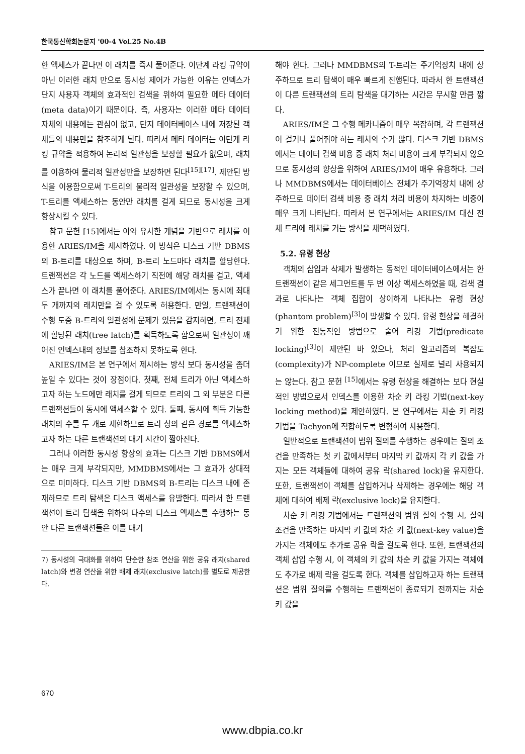한국통신학회논문지 '00-4 Vol.25 No.4B
한 액세스가 끝나면 이 래치를 즉시 풀어준다. 이단계 라킹 규약이 아닌 이러한 래치 만으로 동시성 제어가 가능한 이유는 인덱스가 단지 사용자 객체의 효과적인 검색을 위하여 필요한 메타 데이터(meta data)이기 때문이다. 즉, 사용자는 이러한 메타 데이터 자체의 내용에는 관심이 없고, 단지 데이터베이스 내에 저장된 객체들의 내용만을 참조하게 된다. 따라서 메타 데이터는 이단계 라킹 규약을 적용하여 논리적 일관성을 보장할 필요가 없으며, 래치를 이용하여 물리적 일관성만을 보장하면 된다<sup>[15][17]</sup>. 제안된 방식을 이용함으로써 T-트리의 물리적 일관성을 보장할 수 있으며, T-트리를 액세스하는 동안만 래치를 걸게 되므로 동시성을 크게 향상시킬 수 있다.
참고 문헌 [15]에서는 이와 유사한 개념을 기반으로 래치를 이용한 ARIES/IM을 제시하였다. 이 방식은 디스크 기반 DBMS의 B-트리를 대상으로 하며, B-트리 노드마다 래치를 할당한다. 트랜잭션은 각 노드를 액세스하기 직전에 해당 래치를 걸고, 액세스가 끝나면 이 래치를 풀어준다. ARIES/IM에서는 동시에 최대 두 개까지의 래치만을 걸 수 있도록 허용한다. 만일, 트랜잭션이 수행 도중 B-트리의 일관성에 문제가 있음을 감지하면, 트리 전체에 할당된 래치(tree latch)를 획득하도록 함으로써 일관성이 깨어진 인덱스내의 정보를 참조하지 못하도록 한다.
ARIES/IM은 본 연구에서 제시하는 방식 보다 동시성을 좀더 높일 수 있다는 것이 장점이다. 첫째, 전체 트리가 아닌 액세스하고자 하는 노드에만 래치를 걸게 되므로 트리의 그 외 부분은 다른 트랜잭션들이 동시에 액세스할 수 있다. 둘째, 동시에 획득 가능한 래치의 수를 두 개로 제한하므로 트리 상의 같은 경로를 액세스하고자 하는 다른 트랜잭션의 대기 시간이 짧아진다.
그러나 이러한 동시성 향상의 효과는 디스크 기반 DBMS에서는 매우 크게 부각되지만, MMDBMS에서는 그 효과가 상대적으로 미미하다. 디스크 기반 DBMS의 B-트리는 디스크 내에 존재하므로 트리 탐색은 디스크 액세스를 유발한다. 따라서 한 트랜잭션이 트리 탐색을 위하여 다수의 디스크 액세스를 수행하는 동안 다른 트랜잭션들은 이를 대기
7) 동시성의 극대화를 위하여 단순한 참조 연산을 위한 공유 래치(shared latch)와 변경 연산을 위한 배제 래치(exclusive latch)를 별도로 제공한다.
해야 한다. 그러나 MMDBMS의 T-트리는 주기억장치 내에 상주하므로 트리 탐색이 매우 빠르게 진행된다. 따라서 한 트랜잭션이 다른 트랜잭션의 트리 탐색을 대기하는 시간은 무시할 만큼 짧다.
ARIES/IM은 그 수행 메카니즘이 매우 복잡하며, 각 트랜잭션이 걸거나 풀어줘야 하는 래치의 수가 많다. 디스크 기반 DBMS에서는 데이터 검색 비용 중 래치 처리 비용이 크게 부각되지 않으므로 동시성의 향상을 위하여 ARIES/IM이 매우 유용하다. 그러나 MMDBMS에서는 데이터베이스 전체가 주기억장치 내에 상주하므로 데이터 검색 비용 중 래치 처리 비용이 차지하는 비중이 매우 크게 나타난다. 따라서 본 연구에서는 ARIES/IM 대신 전체 트리에 래치를 거는 방식을 채택하였다.
5.2. 유령 현상
객체의 삽입과 삭제가 발생하는 동적인 데이터베이스에서는 한 트랜잭션이 같은 세그먼트를 두 번 이상 액세스하였을 때, 검색 결과로 나타나는 객체 집합이 상이하게 나타나는 유령 현상(phantom problem)<sup>[3]</sup>이 발생할 수 있다. 유령 현상을 해결하기 위한 전통적인 방법으로 술어 라킹 기법(predicate locking)<sup>[3]</sup>이 제안된 바 있으나, 처리 알고리즘의 복잡도(complexity)가 NP-complete 이므로 실제로 널리 사용되지는 않는다. 참고 문헌 <sup>[15]</sup>에서는 유령 현상을 해결하는 보다 현실적인 방법으로서 인덱스를 이용한 차순 키 라킹 기법(next-key locking method)을 제안하였다. 본 연구에서는 차순 키 라킹 기법을 Tachyon에 적합하도록 변형하여 사용한다.
일반적으로 트랜잭션이 범위 질의를 수행하는 경우에는 질의 조건을 만족하는 첫 키 값에서부터 마지막 키 값까지 각 키 값을 가지는 모든 객체들에 대하여 공유 락(shared lock)을 유지한다. 또한, 트랜잭션이 객체를 삽입하거나 삭제하는 경우에는 해당 객체에 대하여 배제 락(exclusive lock)을 유지한다.
차순 키 라킹 기법에서는 트랜잭션의 범위 질의 수행 시, 질의 조건을 만족하는 마지막 키 값의 차순 키 값(next-key value)을 가지는 객체에도 추가로 공유 락을 걸도록 한다. 또한, 트랜잭션의 객체 삽입 수행 시, 이 객체의 키 값의 차순 키 값을 가지는 객체에도 추가로 배제 락을 걸도록 한다. 객체를 삽입하고자 하는 트랜잭션은 범위 질의를 수행하는 트랜잭션이 종료되기 전까지는 차순 키 값을
670
www.dbpia.co.kr